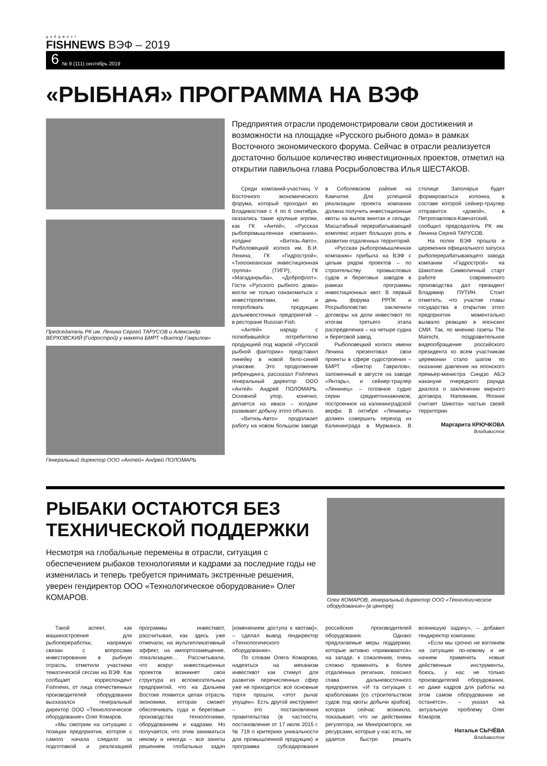дайджест
FISHNEWS ВЭФ – 2019
6 № 9 (111) сентябрь 2019
«РЫБНАЯ» ПРОГРАММА НА ВЭФ
Председатель РК им. Ленина Сергей ТАРУСОВ и Александр ВЕРХОВСКИЙ (Гидрострой) у макета БМРТ «Виктор Гаврилов»
Генеральный директор ООО «Антей» Андрей ПОЛОМАРЬ
Предприятия отрасли продемонстрировали свои достижения и возможности на площадке «Русского рыбного дома» в рамках Восточного экономического форума. Сейчас в отрасли реализуется достаточно большое количество инвестиционных проектов, отметил на открытии павильона глава Росрыболовства Илья ШЕСТАКОВ.
Среди компаний-участниц V Восточного экономического форума, который проходил во Владивостоке с 4 по 6 сентября, оказались такие крупные игроки, как ГК «Антей», «Русская рыбопромышленная компания», холдинг «Витязь-Авто», Рыболовецкий колхоз им. В.И. Ленина, ГК «Гидрострой», «Тихоокеанская инвестиционная группа» (ТИГР), ГК «Магаданрыба», «Доброфлот». Гости «Русского рыбного дома» могли не только ознакомиться с инвестпроектами, но и попробовать продукцию дальневосточных предприятий – в ресторане Russian Fish.
«Антей» наряду с полюбившейся потребителю продукцией под маркой «Русской рыбной фактории» представил линейку в новой бело-синей упаковке. Это продолжение ребрендинга, рассказал Fishnews генеральный директор ООО «Антей» Андрей ПОЛОМАРЬ. Основной упор, конечно, делается на иваси – холдинг развивает добычу этого объекта.
«Витязь-Авто» продолжает работу на новом большом заводе в Соболевском районе на Камчатке. Для успешной реализации проекта компания должна получить инвестиционные квоты на вылов минтая и сельди. Масштабный перерабатывающий комплекс играет большую роль в развитии отдаленных территорий.
«Русская рыбопромышленная компания» прибыла на ВЭФ с целым рядом проектов – по строительству промысловых судов и береговых заводов в рамках программы инвестиционных квот. В первый день форума РРПК и Росрыболовство заключили договоры на доли инвестквот по итогам третьего этапа распределения – на четыре судна и береговой завод.
Рыболовецкий колхоз имени Ленина презентовал свои проекты в сфере судостроения – БМРТ «Виктор Гаврилов», заложенный в августе на заводе «Янтарь», и сейнер-траулер «Ленинец» – головное судно серии среднетоннажников, построенное на калининградской верфи. В октябре «Ленинец» должен совершить переход из Калининграда в Мурманск. В столице Заполярья будет формироваться колонна, в составе которой сейнер-траулер отправится «домой», в Петропавловск-Камчатский, сообщил председатель РК им. Ленина Сергей ТАРУСОВ.
На полях ВЭФ прошла и церемония официального запуска рыбоперерабатывающего завода компании «Гидрострой» на Шикотане. Символичный старт работе современного производства дал президент Владимир ПУТИН. Стоит отметить, что участие главы государства в открытии этого предприятия моментально вызвало реакцию в японских СМИ. Так, по мнению газеты The Mainichi, поздравительное видеообращение российского президента ко всем участникам церемонии стало шагом по оказанию давления на японского премьер-министра Синдзо АБЭ накануне очередного раунда диалога о заключении мирного договора. Напомним, Япония считает Шикотан частью своей территории.
Маргарита КРЮЧКОВА
Владивосток
РЫБАКИ ОСТАЮТСЯ БЕЗ ТЕХНИЧЕСКОЙ ПОДДЕРЖКИ
Несмотря на глобальные перемены в отрасли, ситуация с обеспечением рыбаков технологиями и кадрами за последние годы не изменилась и теперь требуется принимать экстренные решения, уверен гендиректор ООО «Технологическое оборудование» Олег КОМАРОВ.
Олег КОМАРОВ, генеральный директор ООО «Технологическое оборудование» (в центре)
Такой аспект, как машиностроение для рыбопереработки, напрямую связан с вопросами инвестирования в рыбную отрасль, отметили участники тематической сессии на ВЭФ. Как сообщает корреспондент Fishnews, от лица отечественных производителей оборудования высказался генеральный директор ООО «Технологическое оборудование» Олег Комаров.
«Мы смотрим на ситуацию с позиции предприятия, которое с самого начала следило за подготовкой и реализацией программы инвестквот, рассчитывая, как здесь уже отмечали, на мультипликативный эффект, на импортозамещение, локализацию… Рассчитывали, что вокруг инвестиционных проектов возникнет своя структура из вспомогательных предприятий, что на Дальнем Востоке появится целая отрасль экономики, которая сможет обеспечивать суда и береговые производства технологиями, оборудованием и кадрами. Но получается, что этим заниматься некому и некогда – все заняты решением глобальных задач [изменением доступа к квотам]», – сделал вывод гендиректор «Технологического оборудования».
По словам Олега Комарова, надеяться на механизм инвестквот как стимул для развития перечисленных сфер уже не приходится: все основные торги прошли, «этот рычаг упущен». Есть другой инструмент – это постановления правительства (в частности, постановление от 17 июля 2015 г. № 719 о критериях уникальности для промышленной продукции) и программа субсидирования российских производителей оборудования. Однако предлагаемые меры поддержки, которые активно «приживаются» на западе, к сожалению, очень сложно применять в более отдаленных регионах, пояснил глава дальневосточного предприятия. «И та ситуация с краболовами [со строительством судов под квоты добычи крабов], которая сейчас возникла, показывает, что ни действиями регулятора, ни Минпромторга, ни ресурсами, которые у нас есть, не удается быстро решить возникшую задачу», – добавил гендиректор компании.
«Если мы срочно не взглянем на ситуацию по-новому и не начнем применять новые действенные инструменты, боюсь, у нас не только производителей оборудования, но даже кадров для работы на этом самом оборудовании не останется», – указал на актуальную проблему Олег Комаров.
Наталья СЫЧЁВА
Владивосток